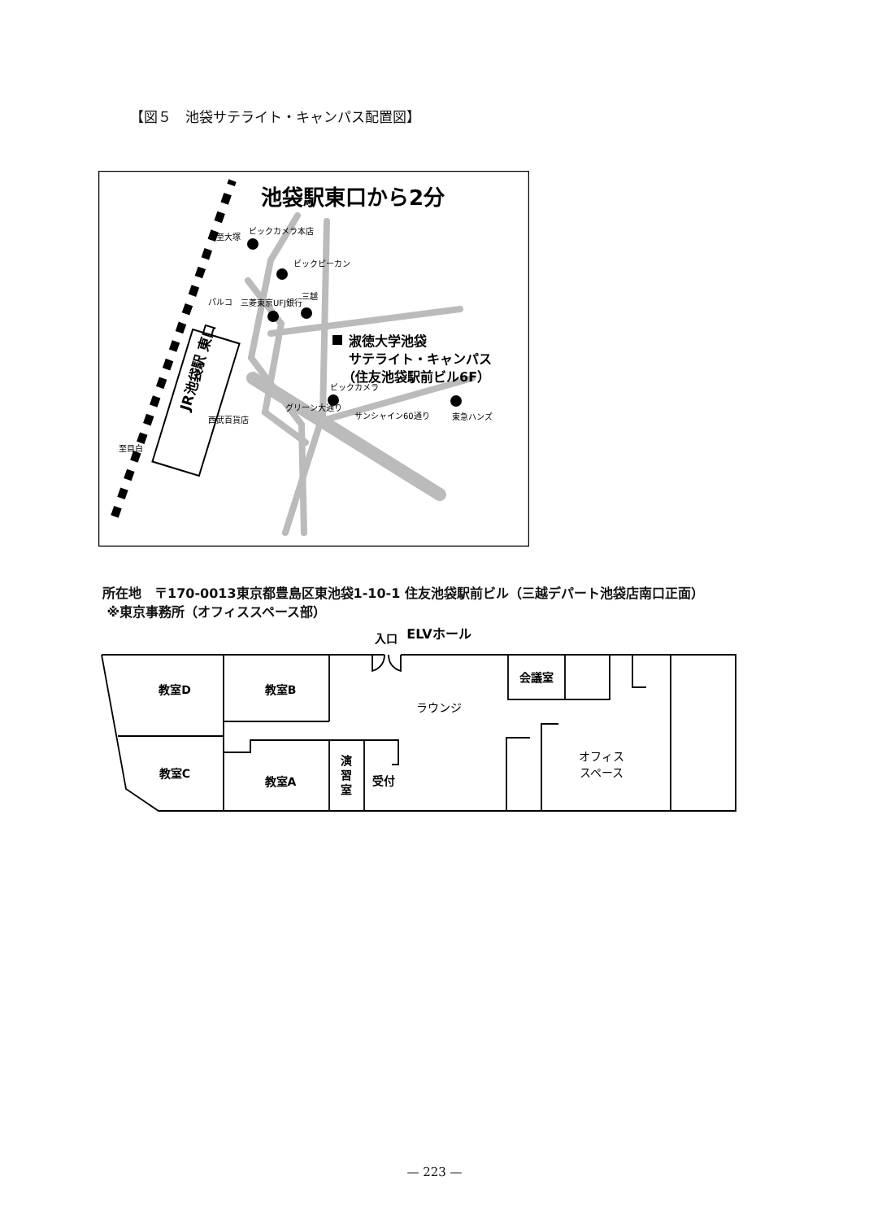【図５　池袋サテライト・キャンパス配置図】
ビックカメラ本店
ビックピーカン
三菱東京UFJ銀行
三越
ビックカメラ
東急ハンズ
サンシャイン60通り
グリーン大通り
至大塚
至目白
西武百貨店
パルコ
池袋駅東口から2分
JR池袋駅 東口
淑徳大学池袋
サテライト・キャンパス
（住友池袋駅前ビル6F）
所在地　〒170-0013東京都豊島区東池袋1-10-1 住友池袋駅前ビル（三越デパート池袋店南口正面）
※東京事務所（オフィススペース部）
ELVホール
入口
教室D
教室B
教室C
教室A
演
習
室
受付
会議室
ラウンジ
オフィス
スペース
— 223 —